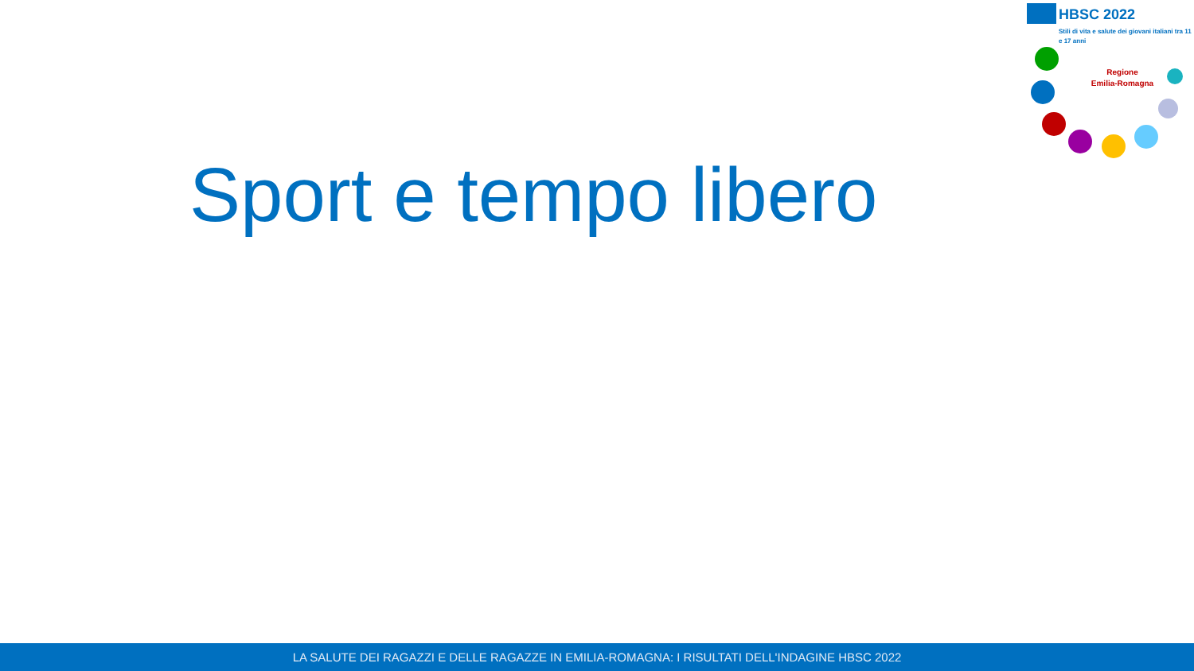HBSC 2022
Stili di vita e salute dei giovani italiani tra 11 e 17 anni
Regione
Emilia-Romagna
Sport e tempo libero
LA SALUTE DEI RAGAZZI E DELLE RAGAZZE IN EMILIA-ROMAGNA: I RISULTATI DELL'INDAGINE HBSC 2022